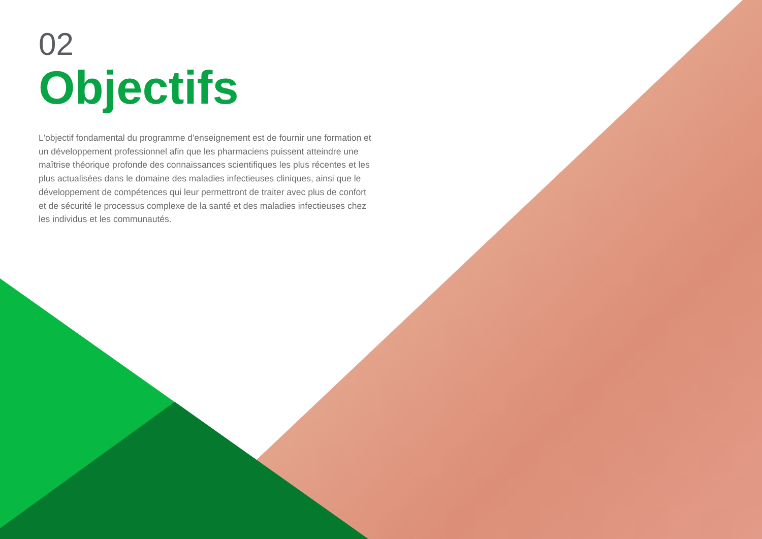02
Objectifs
L'objectif fondamental du programme d'enseignement est de fournir une formation et un développement professionnel afin que les pharmaciens puissent atteindre une maîtrise théorique profonde des connaissances scientifiques les plus récentes et les plus actualisées dans le domaine des maladies infectieuses cliniques, ainsi que le développement de compétences qui leur permettront de traiter avec plus de confort et de sécurité le processus complexe de la santé et des maladies infectieuses chez les individus et les communautés.